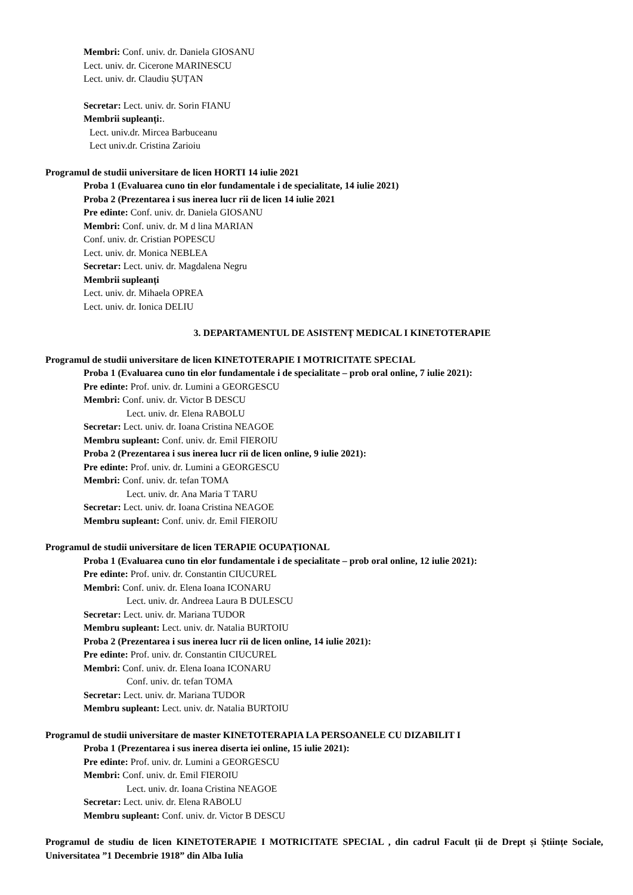Membri: Conf. univ. dr. Daniela GIOSANU
Lect. univ. dr. Cicerone MARINESCU
Lect. univ. dr. Claudiu ȘUȚAN
Secretar: Lect. univ. dr. Sorin FIANU
Membrii supleanți:.
Lect. univ.dr. Mircea Barbuceanu
Lect univ.dr. Cristina Zarioiu
Programul de studii universitare de licen HORTI 14 iulie 2021
Proba 1 (Evaluarea cuno tin elor fundamentale i de specialitate, 14 iulie 2021)
Proba 2 (Prezentarea i sus inerea lucr rii de licen 14 iulie 2021
Pre edinte: Conf. univ. dr. Daniela GIOSANU
Membri: Conf. univ. dr. M d lina MARIAN
Conf. univ. dr. Cristian POPESCU
Lect. univ. dr. Monica NEBLEA
Secretar: Lect. univ. dr. Magdalena Negru
Membrii supleanți
Lect. univ. dr. Mihaela OPREA
Lect. univ. dr. Ionica DELIU
3. DEPARTAMENTUL DE ASISTENȚ MEDICAL I KINETOTERAPIE
Programul de studii universitare de licen KINETOTERAPIE I MOTRICITATE SPECIAL
Proba 1 (Evaluarea cuno tin elor fundamentale i de specialitate – prob oral online, 7 iulie 2021):
Pre edinte: Prof. univ. dr. Lumini a GEORGESCU
Membri: Conf. univ. dr. Victor B DESCU
Lect. univ. dr. Elena RABOLU
Secretar: Lect. univ. dr. Ioana Cristina NEAGOE
Membru supleant: Conf. univ. dr. Emil FIEROIU
Proba 2 (Prezentarea i sus inerea lucr rii de licen online, 9 iulie 2021):
Pre edinte: Prof. univ. dr. Lumini a GEORGESCU
Membri: Conf. univ. dr. tefan TOMA
Lect. univ. dr. Ana Maria T TARU
Secretar: Lect. univ. dr. Ioana Cristina NEAGOE
Membru supleant: Conf. univ. dr. Emil FIEROIU
Programul de studii universitare de licen TERAPIE OCUPAȚIONAL
Proba 1 (Evaluarea cuno tin elor fundamentale i de specialitate – prob oral online, 12 iulie 2021):
Pre edinte: Prof. univ. dr. Constantin CIUCUREL
Membri: Conf. univ. dr. Elena Ioana ICONARU
Lect. univ. dr. Andreea Laura B DULESCU
Secretar: Lect. univ. dr. Mariana TUDOR
Membru supleant: Lect. univ. dr. Natalia BURTOIU
Proba 2 (Prezentarea i sus inerea lucr rii de licen online, 14 iulie 2021):
Pre edinte: Prof. univ. dr. Constantin CIUCUREL
Membri: Conf. univ. dr. Elena Ioana ICONARU
Conf. univ. dr. tefan TOMA
Secretar: Lect. univ. dr. Mariana TUDOR
Membru supleant: Lect. univ. dr. Natalia BURTOIU
Programul de studii universitare de master KINETOTERAPIA LA PERSOANELE CU DIZABILIT I
Proba 1 (Prezentarea i sus inerea diserta iei online, 15 iulie 2021):
Pre edinte: Prof. univ. dr. Lumini a GEORGESCU
Membri: Conf. univ. dr. Emil FIEROIU
Lect. univ. dr. Ioana Cristina NEAGOE
Secretar: Lect. univ. dr. Elena RABOLU
Membru supleant: Conf. univ. dr. Victor B DESCU
Programul de studiu de licen KINETOTERAPIE I MOTRICITATE SPECIAL , din cadrul Facult ții de Drept și Științe Sociale, Universitatea ”1 Decembrie 1918” din Alba Iulia